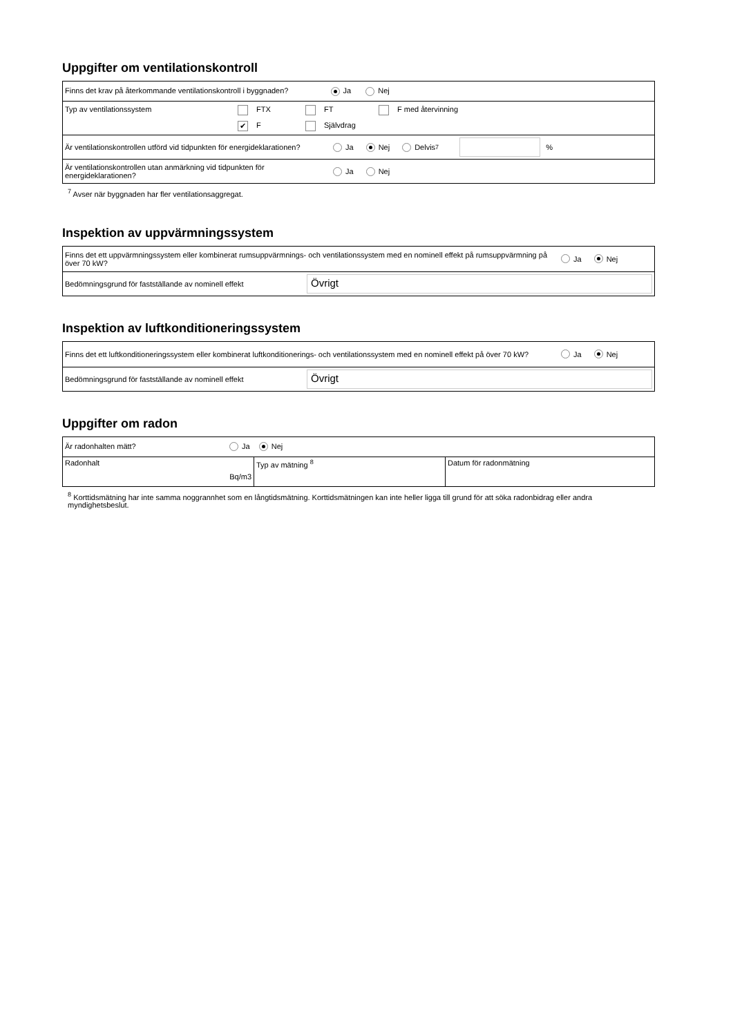Uppgifter om ventilationskontroll
| Finns det krav på återkommande ventilationskontroll i byggnaden? Ja Nej |
| Typ av ventilationssystem FTX FT F med återvinning ✔ F Självdrag |
| Är ventilationskontrollen utförd vid tidpunkten för energideklarationen? Ja Nej Delvis <sup>7</sup> % |
| Är ventilationskontrollen utan anmärkning vid tidpunkten för energideklarationen? Ja Nej |
<sup>7</sup> Avser när byggnaden har fler ventilationsaggregat.
Inspektion av uppvärmningssystem
| Finns det ett uppvärmningssystem eller kombinerat rumsuppvärmnings- och ventilationssystem med en nominell effekt på rumsuppvärmning på över 70 kW? Ja Nej |
| Bedömningsgrund för fastställande av nominell effekt Övrigt |
Inspektion av luftkonditioneringssystem
| Finns det ett luftkonditioneringssystem eller kombinerat luftkonditionerings- och ventilationssystem med en nominell effekt på över 70 kW? Ja Nej |
| Bedömningsgrund för fastställande av nominell effekt Övrigt |
Uppgifter om radon
| Är radonhalten mätt? Ja Nej | | |
| Radonhalt Bq/m3 | Typ av mätning <sup>8</sup> | Datum för radonmätning |
<sup>8</sup> Korttidsmätning har inte samma noggrannhet som en långtidsmätning. Korttidsmätningen kan inte heller ligga till grund för att söka radonbidrag eller andra myndighetsbeslut.